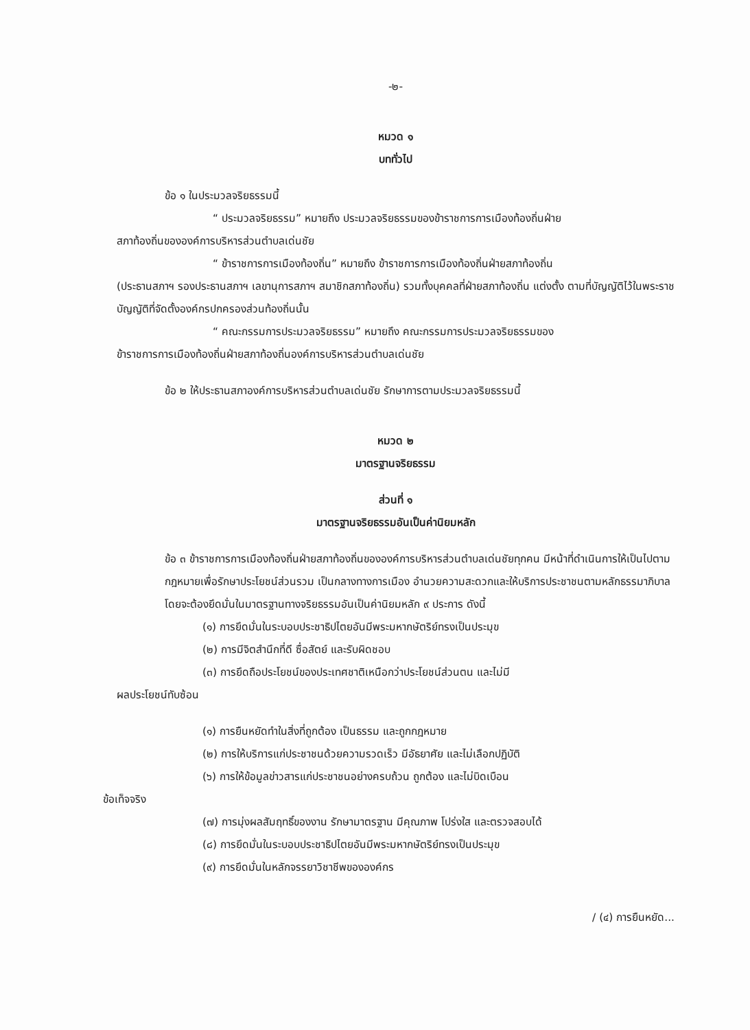-๒-
หมวด ๑
บททั่วไป
ข้อ ๑ ในประมวลจริยธรรมนี้
“ ประมวลจริยธรรม” หมายถึง ประมวลจริยธรรมของข้าราชการการเมืองท้องถิ่นฝ่าย
สภาท้องถิ่นขององค์การบริหารส่วนตำบลเด่นชัย
“ ข้าราชการการเมืองท้องถิ่น” หมายถึง ข้าราชการการเมืองท้องถิ่นฝ่ายสภาท้องถิ่น
(ประธานสภาฯ รองประธานสภาฯ เลขานุการสภาฯ สมาชิกสภาท้องถิ่น) รวมทั้งบุคคลที่ฝ่ายสภาท้องถิ่น แต่งตั้ง ตามที่บัญญัติไว้ในพระราชบัญญัติที่จัดตั้งองค์กรปกครองส่วนท้องถิ่นนั้น
“ คณะกรรมการประมวลจริยธรรม” หมายถึง คณะกรรมการประมวลจริยธรรมของ
ข้าราชการการเมืองท้องถิ่นฝ่ายสภาท้องถิ่นองค์การบริหารส่วนตำบลเด่นชัย
ข้อ ๒ ให้ประธานสภาองค์การบริหารส่วนตำบลเด่นชัย รักษาการตามประมวลจริยธรรมนี้
หมวด ๒
มาตรฐานจริยธรรม
ส่วนที่ ๑
มาตรฐานจริยธรรมอันเป็นค่านิยมหลัก
ข้อ ๓ ข้าราชการการเมืองท้องถิ่นฝ่ายสภาท้องถิ่นขององค์การบริหารส่วนตำบลเด่นชัยทุกคน มีหน้าที่ดำเนินการให้เป็นไปตามกฎหมายเพื่อรักษาประโยชน์ส่วนรวม เป็นกลางทางการเมือง อำนวยความสะดวกและให้บริการประชาชนตามหลักธรรมาภิบาล โดยจะต้องยึดมั่นในมาตรฐานทางจริยธรรมอันเป็นค่านิยมหลัก ๙ ประการ ดังนี้
(๑) การยึดมั่นในระบอบประชาธิปไตยอันมีพระมหากษัตริย์ทรงเป็นประมุข
(๒) การมีจิตสำนึกที่ดี ซื่อสัตย์ และรับผิดชอบ
(๓) การยึดถือประโยชน์ของประเทศชาติเหนือกว่าประโยชน์ส่วนตน และไม่มี
ผลประโยชน์ทับซ้อน
(๑) การยืนหยัดทำในสิ่งที่ถูกต้อง เป็นธรรม และถูกกฎหมาย
(๒) การให้บริการแก่ประชาชนด้วยความรวดเร็ว มีอัธยาศัย และไม่เลือกปฏิบัติ
(๖) การให้ข้อมูลข่าวสารแก่ประชาชนอย่างครบถ้วน ถูกต้อง และไม่บิดเบือน
ข้อเท็จจริง
(๗) การมุ่งผลสัมฤทธิ์ของงาน รักษามาตรฐาน มีคุณภาพ โปร่งใส และตรวจสอบได้
(๘) การยึดมั่นในระบอบประชาธิปไตยอันมีพระมหากษัตริย์ทรงเป็นประมุข
(๙) การยึดมั่นในหลักจรรยาวิชาชีพขององค์กร
/ (๔) การยืนหยัด...